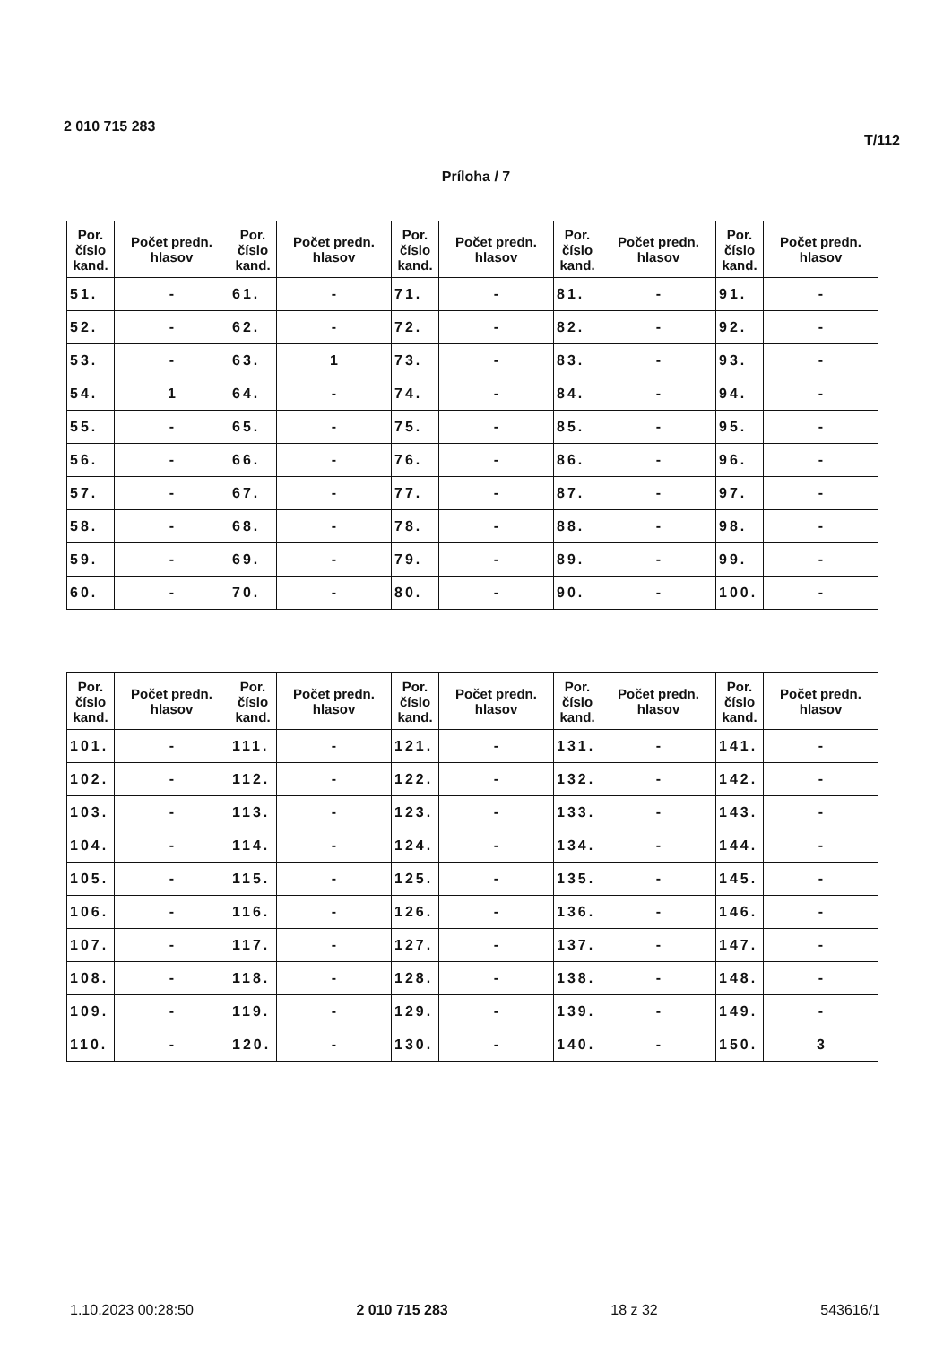2 010 715 283 T/112
Príloha / 7
| Por. číslo kand. | Počet predn. hlasov | Por. číslo kand. | Počet predn. hlasov | Por. číslo kand. | Počet predn. hlasov | Por. číslo kand. | Počet predn. hlasov | Por. číslo kand. | Počet predn. hlasov |
| --- | --- | --- | --- | --- | --- | --- | --- | --- | --- |
| 51. | - | 61. | - | 71. | - | 81. | - | 91. | - |
| 52. | - | 62. | - | 72. | - | 82. | - | 92. | - |
| 53. | - | 63. | 1 | 73. | - | 83. | - | 93. | - |
| 54. | 1 | 64. | - | 74. | - | 84. | - | 94. | - |
| 55. | - | 65. | - | 75. | - | 85. | - | 95. | - |
| 56. | - | 66. | - | 76. | - | 86. | - | 96. | - |
| 57. | - | 67. | - | 77. | - | 87. | - | 97. | - |
| 58. | - | 68. | - | 78. | - | 88. | - | 98. | - |
| 59. | - | 69. | - | 79. | - | 89. | - | 99. | - |
| 60. | - | 70. | - | 80. | - | 90. | - | 100. | - |
| Por. číslo kand. | Počet predn. hlasov | Por. číslo kand. | Počet predn. hlasov | Por. číslo kand. | Počet predn. hlasov | Por. číslo kand. | Počet predn. hlasov | Por. číslo kand. | Počet predn. hlasov |
| --- | --- | --- | --- | --- | --- | --- | --- | --- | --- |
| 101. | - | 111. | - | 121. | - | 131. | - | 141. | - |
| 102. | - | 112. | - | 122. | - | 132. | - | 142. | - |
| 103. | - | 113. | - | 123. | - | 133. | - | 143. | - |
| 104. | - | 114. | - | 124. | - | 134. | - | 144. | - |
| 105. | - | 115. | - | 125. | - | 135. | - | 145. | - |
| 106. | - | 116. | - | 126. | - | 136. | - | 146. | - |
| 107. | - | 117. | - | 127. | - | 137. | - | 147. | - |
| 108. | - | 118. | - | 128. | - | 138. | - | 148. | - |
| 109. | - | 119. | - | 129. | - | 139. | - | 149. | - |
| 110. | - | 120. | - | 130. | - | 140. | - | 150. | 3 |
1.10.2023 00:28:50 2 010 715 283 18 z 32 543616/1